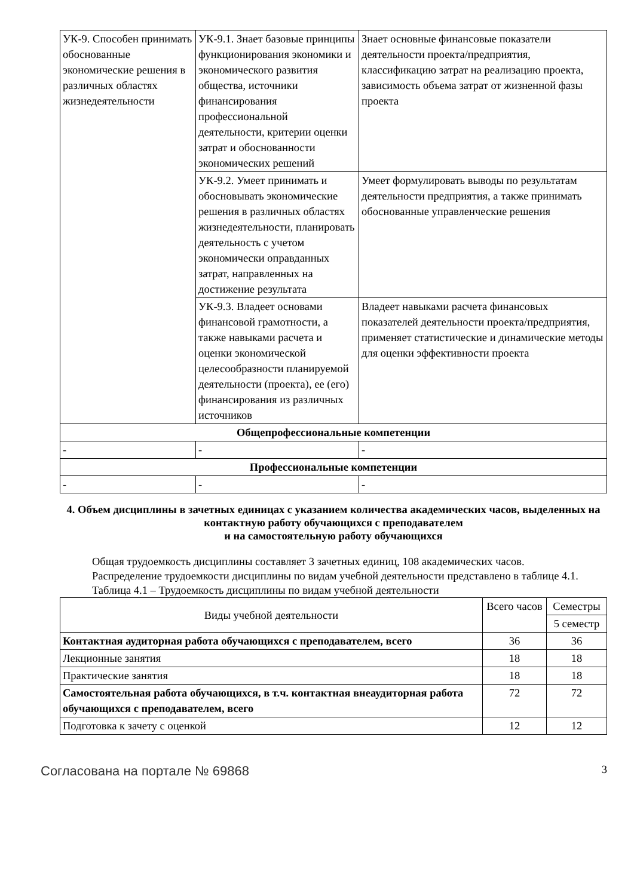| УК-9. Способен принимать обоснованные экономические решения в различных областях жизнедеятельности | УК-9.1. Знает базовые принципы функционирования экономики и экономического развития общества, источники финансирования профессиональной деятельности, критерии оценки затрат и обоснованности экономических решений | Знает основные финансовые показатели деятельности проекта/предприятия, классификацию затрат на реализацию проекта, зависимость объема затрат от жизненной фазы проекта |
| | УК-9.2. Умеет принимать и обосновывать экономические решения в различных областях жизнедеятельности, планировать деятельность с учетом экономически оправданных затрат, направленных на достижение результата | Умеет формулировать выводы по результатам деятельности предприятия, а также принимать обоснованные управленческие решения |
| | УК-9.3. Владеет основами финансовой грамотности, а также навыками расчета и оценки экономической целесообразности планируемой деятельности (проекта), ее (его) финансирования из различных источников | Владеет навыками расчета финансовых показателей деятельности проекта/предприятия, применяет статистические и динамические методы для оценки эффективности проекта |
| Общепрофессиональные компетенции | | |
| - | - | - |
| Профессиональные компетенции | | |
| - | - | - |
4. Объем дисциплины в зачетных единицах с указанием количества академических часов, выделенных на контактную работу обучающихся с преподавателем
и на самостоятельную работу обучающихся
Общая трудоемкость дисциплины составляет 3 зачетных единиц, 108 академических часов.
Распределение трудоемкости дисциплины по видам учебной деятельности представлено в таблице 4.1.
Таблица 4.1 – Трудоемкость дисциплины по видам учебной деятельности
| Виды учебной деятельности | Всего часов | Семестры |
| --- | --- | --- |
| | | 5 семестр |
| Контактная аудиторная работа обучающихся с преподавателем, всего | 36 | 36 |
| Лекционные занятия | 18 | 18 |
| Практические занятия | 18 | 18 |
| Самостоятельная работа обучающихся, в т.ч. контактная внеаудиторная работа обучающихся с преподавателем, всего | 72 | 72 |
| Подготовка к зачету с оценкой | 12 | 12 |
Согласована на портале № 69868 3